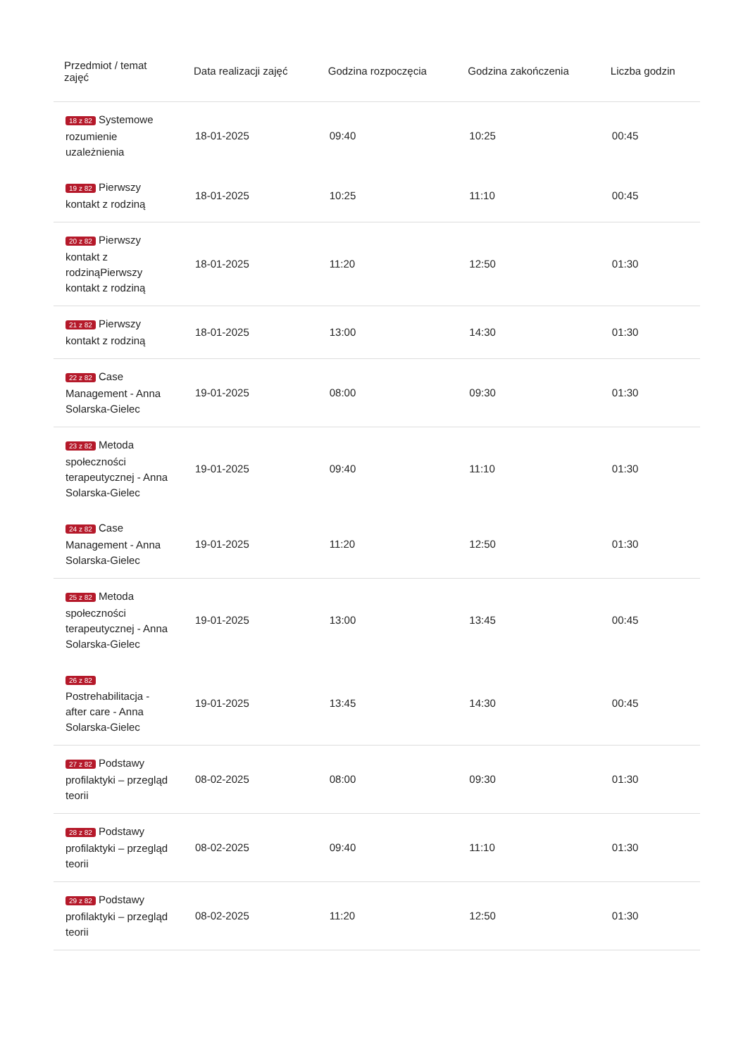| Przedmiot / temat zajęć | Data realizacji zajęć | Godzina rozpoczęcia | Godzina zakończenia | Liczba godzin |
| --- | --- | --- | --- | --- |
| 18 z 82 Systemowe rozumienie uzależnienia | 18-01-2025 | 09:40 | 10:25 | 00:45 |
| 19 z 82 Pierwszy kontakt z rodziną | 18-01-2025 | 10:25 | 11:10 | 00:45 |
| 20 z 82 Pierwszy kontakt z rodzinąPierwszy kontakt z rodziną | 18-01-2025 | 11:20 | 12:50 | 01:30 |
| 21 z 82 Pierwszy kontakt z rodziną | 18-01-2025 | 13:00 | 14:30 | 01:30 |
| 22 z 82 Case Management - Anna Solarska-Gielec | 19-01-2025 | 08:00 | 09:30 | 01:30 |
| 23 z 82 Metoda społeczności terapeutycznej - Anna Solarska-Gielec | 19-01-2025 | 09:40 | 11:10 | 01:30 |
| 24 z 82 Case Management - Anna Solarska-Gielec | 19-01-2025 | 11:20 | 12:50 | 01:30 |
| 25 z 82 Metoda społeczności terapeutycznej - Anna Solarska-Gielec | 19-01-2025 | 13:00 | 13:45 | 00:45 |
| 26 z 82 Postrehabilitacja - after care - Anna Solarska-Gielec | 19-01-2025 | 13:45 | 14:30 | 00:45 |
| 27 z 82 Podstawy profilaktyki – przegląd teorii | 08-02-2025 | 08:00 | 09:30 | 01:30 |
| 28 z 82 Podstawy profilaktyki – przegląd teorii | 08-02-2025 | 09:40 | 11:10 | 01:30 |
| 29 z 82 Podstawy profilaktyki – przegląd teorii | 08-02-2025 | 11:20 | 12:50 | 01:30 |